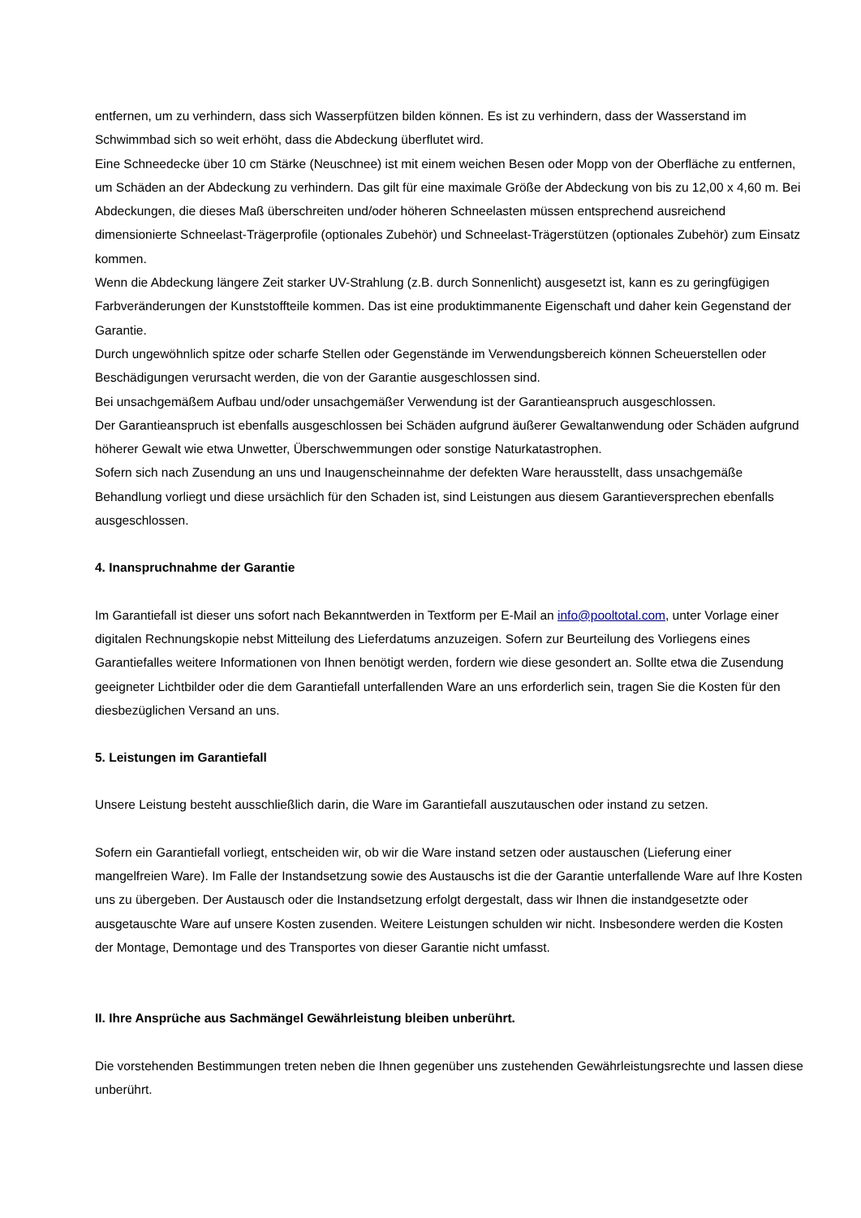entfernen, um zu verhindern, dass sich Wasserpfützen bilden können. Es ist zu verhindern, dass der Wasserstand im Schwimmbad sich so weit erhöht, dass die Abdeckung überflutet wird.
Eine Schneedecke über 10 cm Stärke (Neuschnee) ist mit einem weichen Besen oder Mopp von der Oberfläche zu entfernen, um Schäden an der Abdeckung zu verhindern. Das gilt für eine maximale Größe der Abdeckung von bis zu 12,00 x 4,60 m. Bei Abdeckungen, die dieses Maß überschreiten und/oder höheren Schneelasten müssen entsprechend ausreichend dimensionierte Schneelast-Trägerprofile (optionales Zubehör) und Schneelast-Trägerstützen (optionales Zubehör) zum Einsatz kommen.
Wenn die Abdeckung längere Zeit starker UV-Strahlung (z.B. durch Sonnenlicht) ausgesetzt ist, kann es zu geringfügigen Farbveränderungen der Kunststoffteile kommen. Das ist eine produktimmanente Eigenschaft und daher kein Gegenstand der Garantie.
Durch ungewöhnlich spitze oder scharfe Stellen oder Gegenstände im Verwendungsbereich können Scheuerstellen oder Beschädigungen verursacht werden, die von der Garantie ausgeschlossen sind.
Bei unsachgemäßem Aufbau und/oder unsachgemäßer Verwendung ist der Garantieanspruch ausgeschlossen.
Der Garantieanspruch ist ebenfalls ausgeschlossen bei Schäden aufgrund äußerer Gewaltanwendung oder Schäden aufgrund höherer Gewalt wie etwa Unwetter, Überschwemmungen oder sonstige Naturkatastrophen.
Sofern sich nach Zusendung an uns und Inaugenscheinnahme der defekten Ware herausstellt, dass unsachgemäße Behandlung vorliegt und diese ursächlich für den Schaden ist, sind Leistungen aus diesem Garantieversprechen ebenfalls ausgeschlossen.
4. Inanspruchnahme der Garantie
Im Garantiefall ist dieser uns sofort nach Bekanntwerden in Textform per E-Mail an info@pooltotal.com, unter Vorlage einer digitalen Rechnungskopie nebst Mitteilung des Lieferdatums anzuzeigen. Sofern zur Beurteilung des Vorliegens eines Garantiefalles weitere Informationen von Ihnen benötigt werden, fordern wie diese gesondert an. Sollte etwa die Zusendung geeigneter Lichtbilder oder die dem Garantiefall unterfallenden Ware an uns erforderlich sein, tragen Sie die Kosten für den diesbezüglichen Versand an uns.
5. Leistungen im Garantiefall
Unsere Leistung besteht ausschließlich darin, die Ware im Garantiefall auszutauschen oder instand zu setzen.
Sofern ein Garantiefall vorliegt, entscheiden wir, ob wir die Ware instand setzen oder austauschen (Lieferung einer mangelfreien Ware). Im Falle der Instandsetzung sowie des Austauschs ist die der Garantie unterfallende Ware auf Ihre Kosten uns zu übergeben. Der Austausch oder die Instandsetzung erfolgt dergestalt, dass wir Ihnen die instandgesetzte oder ausgetauschte Ware auf unsere Kosten zusenden. Weitere Leistungen schulden wir nicht. Insbesondere werden die Kosten der Montage, Demontage und des Transportes von dieser Garantie nicht umfasst.
II. Ihre Ansprüche aus Sachmängel Gewährleistung bleiben unberührt.
Die vorstehenden Bestimmungen treten neben die Ihnen gegenüber uns zustehenden Gewährleistungsrechte und lassen diese unberührt.